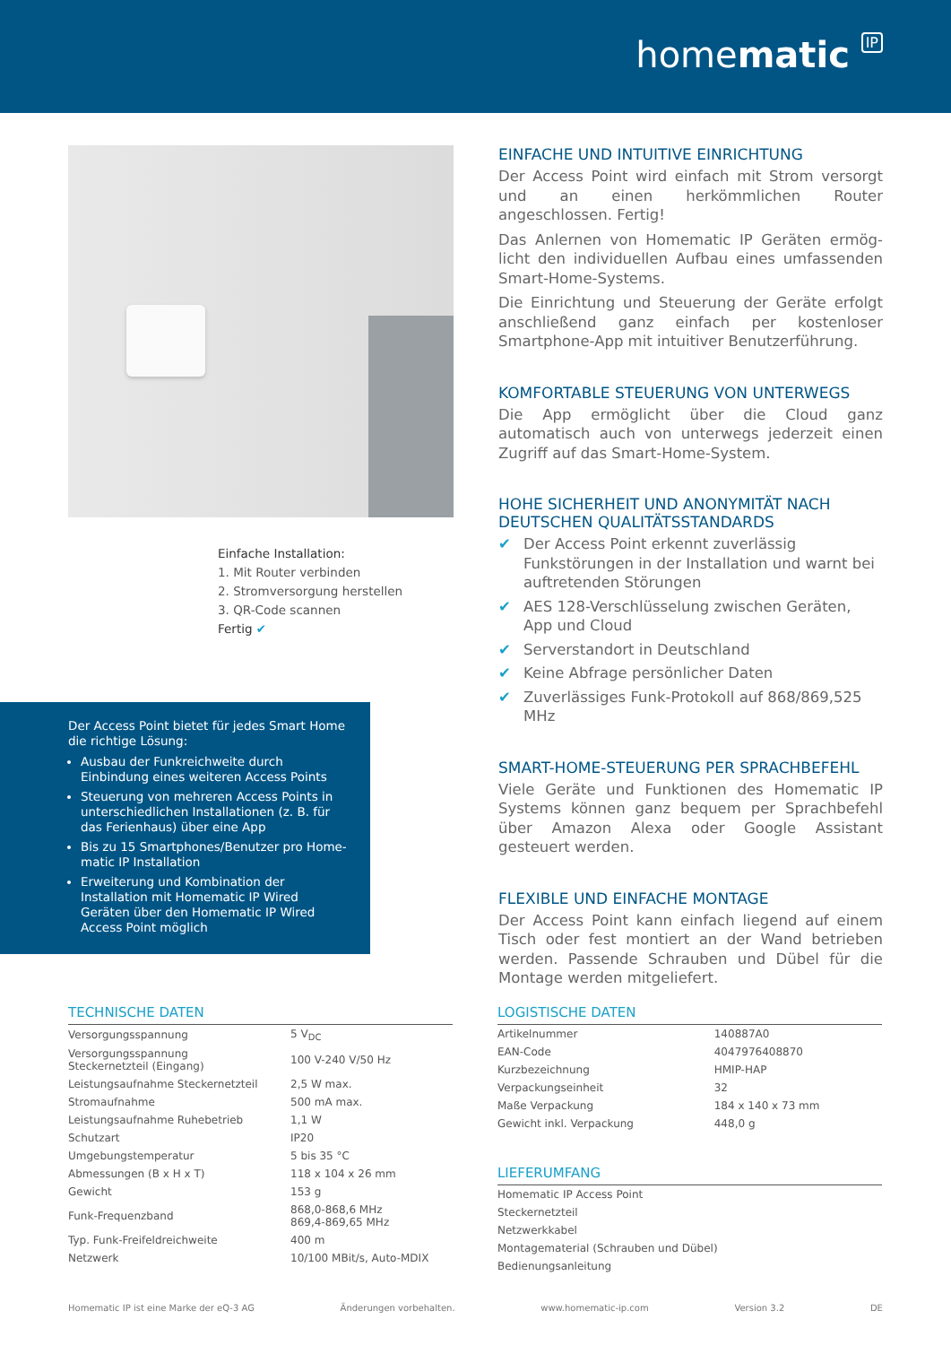homematic IP
Einfache Installation:
1. Mit Router verbinden
2. Stromversorgung herstellen
3. QR-Code scannen
Fertig ✔
EINFACHE UND INTUITIVE EINRICHTUNG
Der Access Point wird einfach mit Strom versorgt und an einen herkömmlichen Router angeschlossen. Fertig!
Das Anlernen von Homematic IP Geräten ermög­licht den individuellen Aufbau eines umfassenden Smart-Home-Systems.
Die Einrichtung und Steuerung der Geräte erfolgt an­schließend ganz einfach per kostenloser Smartpho­ne-App mit intuitiver Benutzerführung.
KOMFORTABLE STEUERUNG VON UNTERWEGS
Die App ermöglicht über die Cloud ganz automatisch auch von unterwegs jederzeit einen Zugriff auf das Smart-Home-System.
HOHE SICHERHEIT UND ANONYMITÄT NACH DEUTSCHEN QUALITÄTSSTANDARDS
✔ Der Access Point erkennt zuverlässig Funkstörun­gen in der Installation und warnt bei auftretenden Störungen
✔ AES 128-Verschlüsselung zwischen Geräten, App und Cloud
✔ Serverstandort in Deutschland
✔ Keine Abfrage persönlicher Daten
✔ Zuverlässiges Funk-Protokoll auf 868/869,525 MHz
SMART-HOME-STEUERUNG PER SPRACHBEFEHL
Viele Geräte und Funktionen des Homematic IP Sys­tems können ganz bequem per Sprachbefehl über Amazon Alexa oder Google Assistant gesteuert werden.
FLEXIBLE UND EINFACHE MONTAGE
Der Access Point kann einfach liegend auf einem Tisch oder fest montiert an der Wand betrieben wer­den. Passende Schrauben und Dübel für die Montage werden mitgeliefert.
Der Access Point bietet für jedes Smart Home die richtige Lösung:
Ausbau der Funkreichweite durch Einbindung eines weiteren Access Points
Steuerung von mehreren Access Points in unterschiedlichen Installationen (z. B. für das Ferienhaus) über eine App
Bis zu 15 Smartphones/Benutzer pro Home­matic IP Installation
Erweiterung und Kombination der Installation mit Homematic IP Wired Geräten über den Homematic IP Wired Access Point möglich
TECHNISCHE DATEN
| Versorgungsspannung | 5 V<sub>DC</sub> |
| Versorgungsspannung Steckernetzteil (Eingang) | 100 V-240 V/50 Hz |
| Leistungsaufnahme Steckernetzteil | 2,5 W max. |
| Stromaufnahme | 500 mA max. |
| Leistungsaufnahme Ruhebetrieb | 1,1 W |
| Schutzart | IP20 |
| Umgebungstemperatur | 5 bis 35 °C |
| Abmessungen (B x H x T) | 118 x 104 x 26 mm |
| Gewicht | 153 g |
| Funk-Frequenzband | 868,0-868,6 MHz 869,4-869,65 MHz |
| Typ. Funk-Freifeldreichweite | 400 m |
| Netzwerk | 10/100 MBit/s, Auto-MDIX |
LOGISTISCHE DATEN
| Artikelnummer | 140887A0 |
| EAN-Code | 4047976408870 |
| Kurzbezeichnung | HMIP-HAP |
| Verpackungseinheit | 32 |
| Maße Verpackung | 184 x 140 x 73 mm |
| Gewicht inkl. Verpackung | 448,0 g |
LIEFERUMFANG
| Homematic IP Access Point |
| Steckernetzteil |
| Netzwerkkabel |
| Montagematerial (Schrauben und Dübel) |
| Bedienungsanleitung |
Homematic IP ist eine Marke der eQ-3 AG Änderungen vorbehalten. www.homematic-ip.com Version 3.2 DE